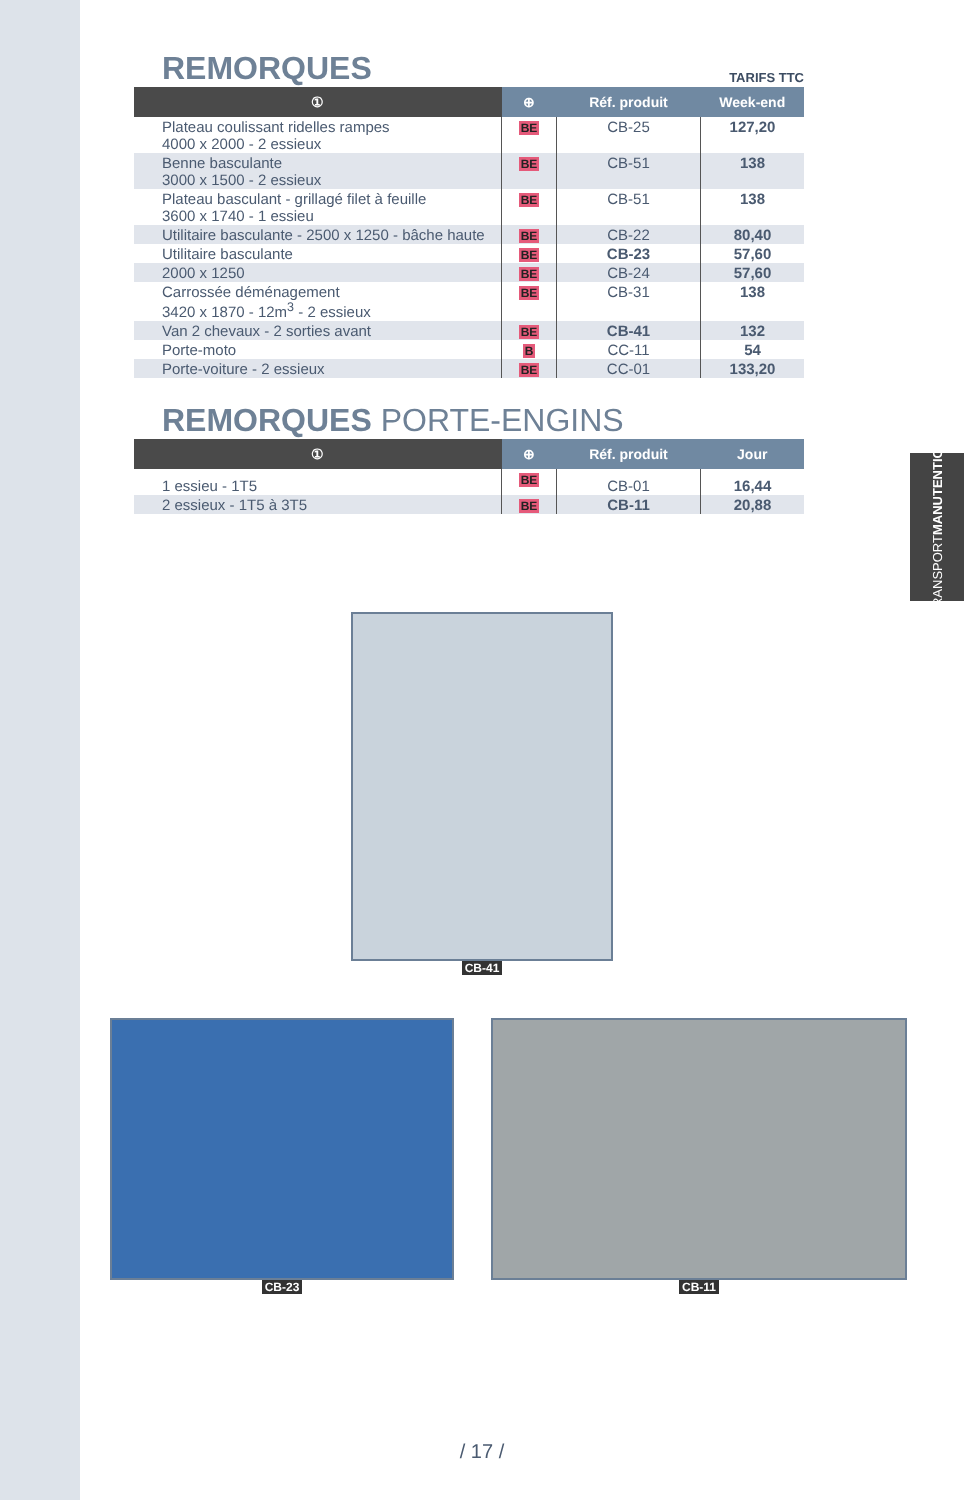TRANSPORT MANUTENTION
TARIFS TTC
REMORQUES
| ① | ⊕ | Réf. produit | Week-end |
| --- | --- | --- | --- |
| Plateau coulissant ridelles rampes 4000 x 2000 - 2 essieux | BE | CB-25 | 127,20 |
| Benne basculante 3000 x 1500 - 2 essieux | BE | CB-51 | 138 |
| Plateau basculant - grillagé filet à feuille 3600 x 1740 - 1 essieu | BE | CB-51 | 138 |
| Utilitaire basculante - 2500 x 1250 - bâche haute | BE | CB-22 | 80,40 |
| Utilitaire basculante | BE | CB-23 | 57,60 |
| 2000 x 1250 | BE | CB-24 | 57,60 |
| Carrossée déménagement 3420 x 1870 - 12m<sup>3</sup> - 2 essieux | BE | CB-31 | 138 |
| Van 2 chevaux - 2 sorties avant | BE | CB-41 | 132 |
| Porte-moto | B | CC-11 | 54 |
| Porte-voiture - 2 essieux | BE | CC-01 | 133,20 |
REMORQUES PORTE-ENGINS
| ① | ⊕ | Réf. produit | Jour |
| --- | --- | --- | --- |
| 1 essieu - 1T5 | BE | CB-01 | 16,44 |
| 2 essieux - 1T5 à 3T5 | BE | CB-11 | 20,88 |
CB-41
CB-23 CB-11
/ 17 /